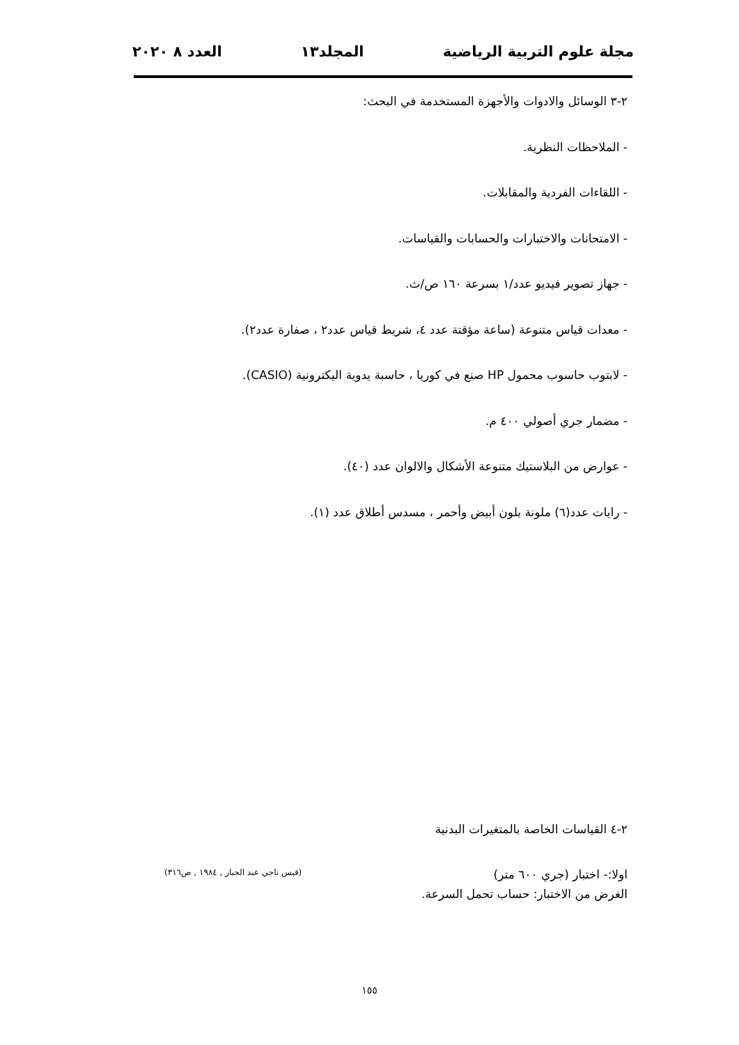مجلة علوم التربية الرياضية المجلد١٣ العدد ٨ ٢٠٢٠
٢-٣ الوسائل والادوات والأجهزة المستخدمة في البحث:
- الملاحظات النظرية.
- اللقاءات الفردية والمقابلات.
- الامتحانات والاختبارات والحسابات والقياسات.
- جهاز تصوير فيديو عدد/١ بسرعة ١٦٠ ص/ث.
- معدات قياس متنوعة (ساعة مؤقتة عدد ٤، شريط قياس عدد٢ ، صفارة عدد٢).
- لابتوب حاسوب محمول HP صنع في كوريا ، حاسبة يدوية اليكترونية (CASIO).
- مضمار جري أصولي ٤٠٠ م.
- عوارض من البلاستيك متنوعة الأشكال والالوان عدد (٤٠).
- رايات عدد(٦) ملونة بلون أبيض وأحمر ، مسدس أطلاق عدد (١).
٢-٤ القياسات الخاصة بالمتغيرات البدنية
اولا:- اختبار (جري ٦٠٠ متر) (قيس ناجي عبد الجبار , ١٩٨٤ , ص٣١٦)
الغرض من الاختبار: حساب تحمل السرعة.
١٥٥